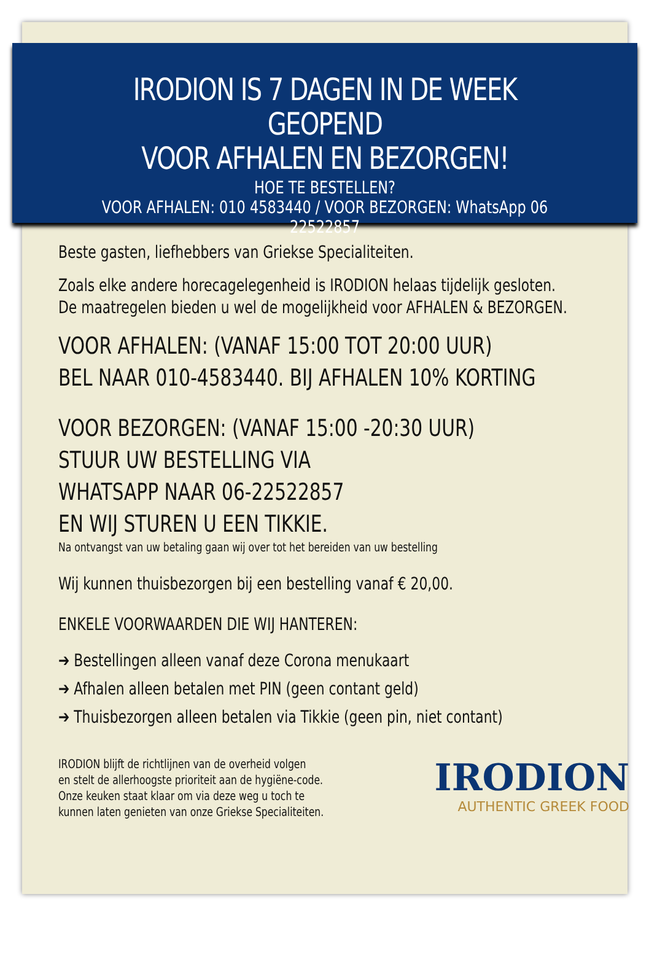IRODION IS 7 DAGEN IN DE WEEK GEOPEND
VOOR AFHALEN EN BEZORGEN!
HOE TE BESTELLEN?
VOOR AFHALEN: 010 4583440 / VOOR BEZORGEN: WhatsApp 06 22522857
Beste gasten, liefhebbers van Griekse Specialiteiten.
Zoals elke andere horecagelegenheid is IRODION helaas tijdelijk gesloten.
De maatregelen bieden u wel de mogelijkheid voor AFHALEN & BEZORGEN.
VOOR AFHALEN: (VANAF 15:00 TOT 20:00 UUR)
BEL NAAR 010-4583440. BIJ AFHALEN 10% KORTING
VOOR BEZORGEN: (VANAF 15:00 -20:30 UUR)
STUUR UW BESTELLING VIA
WHATSAPP NAAR 06-22522857
EN WIJ STUREN U EEN TIKKIE.
Na ontvangst van uw betaling gaan wij over tot het bereiden van uw bestelling
Wij kunnen thuisbezorgen bij een bestelling vanaf € 20,00.
ENKELE VOORWAARDEN DIE WIJ HANTEREN:
➔ Bestellingen alleen vanaf deze Corona menukaart
➔ Afhalen alleen betalen met PIN (geen contant geld)
➔ Thuisbezorgen alleen betalen via Tikkie (geen pin, niet contant)
IRODION blijft de richtlijnen van de overheid volgen
en stelt de allerhoogste prioriteit aan de hygiëne-code.
Onze keuken staat klaar om via deze weg u toch te
kunnen laten genieten van onze Griekse Specialiteiten.
IRODION
AUTHENTIC GREEK FOOD